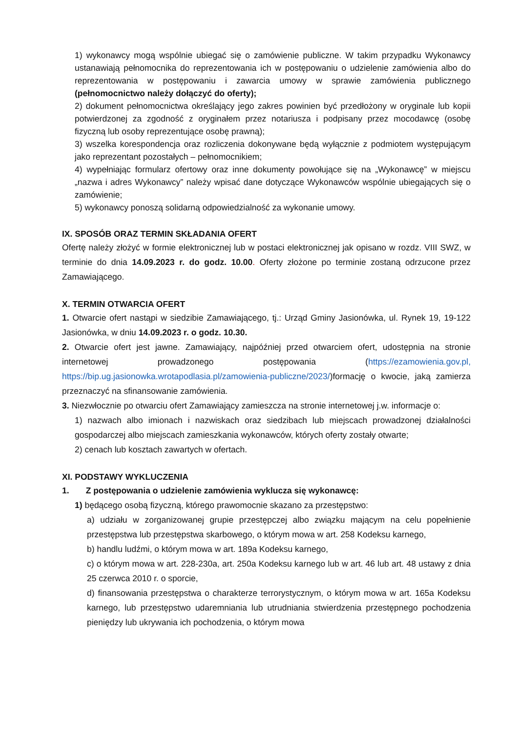1) wykonawcy mogą wspólnie ubiegać się o zamówienie publiczne. W takim przypadku Wykonawcy ustanawiają pełnomocnika do reprezentowania ich w postępowaniu o udzielenie zamówienia albo do reprezentowania w postępowaniu i zawarcia umowy w sprawie zamówienia publicznego (pełnomocnictwo należy dołączyć do oferty);
2) dokument pełnomocnictwa określający jego zakres powinien być przedłożony w oryginale lub kopii potwierdzonej za zgodność z oryginałem przez notariusza i podpisany przez mocodawcę (osobę fizyczną lub osoby reprezentujące osobę prawną);
3) wszelka korespondencja oraz rozliczenia dokonywane będą wyłącznie z podmiotem występującym jako reprezentant pozostałych – pełnomocnikiem;
4) wypełniając formularz ofertowy oraz inne dokumenty powołujące się na „Wykonawcę” w miejscu „nazwa i adres Wykonawcy” należy wpisać dane dotyczące Wykonawców wspólnie ubiegających się o zamówienie;
5) wykonawcy ponoszą solidarną odpowiedzialność za wykonanie umowy.
IX. SPOSÓB ORAZ TERMIN SKŁADANIA OFERT
Ofertę należy złożyć w formie elektronicznej lub w postaci elektronicznej jak opisano w rozdz. VIII SWZ, w terminie do dnia 14.09.2023 r. do godz. 10.00. Oferty złożone po terminie zostaną odrzucone przez Zamawiającego.
X. TERMIN OTWARCIA OFERT
1. Otwarcie ofert nastąpi w siedzibie Zamawiającego, tj.: Urząd Gminy Jasionówka, ul. Rynek 19, 19-122 Jasionówka, w dniu 14.09.2023 r. o godz. 10.30.
2. Otwarcie ofert jest jawne. Zamawiający, najpóźniej przed otwarciem ofert, udostępnia na stronie internetowej prowadzonego postępowania (https://ezamowienia.gov.pl, https://bip.ug.jasionowka.wrotapodlasia.pl/zamowienia-publiczne/2023/)formację o kwocie, jaką zamierza przeznaczyć na sfinansowanie zamówienia.
3. Niezwłocznie po otwarciu ofert Zamawiający zamieszcza na stronie internetowej j.w. informacje o:
1) nazwach albo imionach i nazwiskach oraz siedzibach lub miejscach prowadzonej działalności gospodarczej albo miejscach zamieszkania wykonawców, których oferty zostały otwarte;
2) cenach lub kosztach zawartych w ofertach.
XI. PODSTAWY WYKLUCZENIA
1. Z postępowania o udzielenie zamówienia wyklucza się wykonawcę:
1) będącego osobą fizyczną, którego prawomocnie skazano za przestępstwo:
a) udziału w zorganizowanej grupie przestępczej albo związku mającym na celu popełnienie przestępstwa lub przestępstwa skarbowego, o którym mowa w art. 258 Kodeksu karnego,
b) handlu ludźmi, o którym mowa w art. 189a Kodeksu karnego,
c) o którym mowa w art. 228-230a, art. 250a Kodeksu karnego lub w art. 46 lub art. 48 ustawy z dnia 25 czerwca 2010 r. o sporcie,
d) finansowania przestępstwa o charakterze terrorystycznym, o którym mowa w art. 165a Kodeksu karnego, lub przestępstwo udaremniania lub utrudniania stwierdzenia przestępnego pochodzenia pieniędzy lub ukrywania ich pochodzenia, o którym mowa